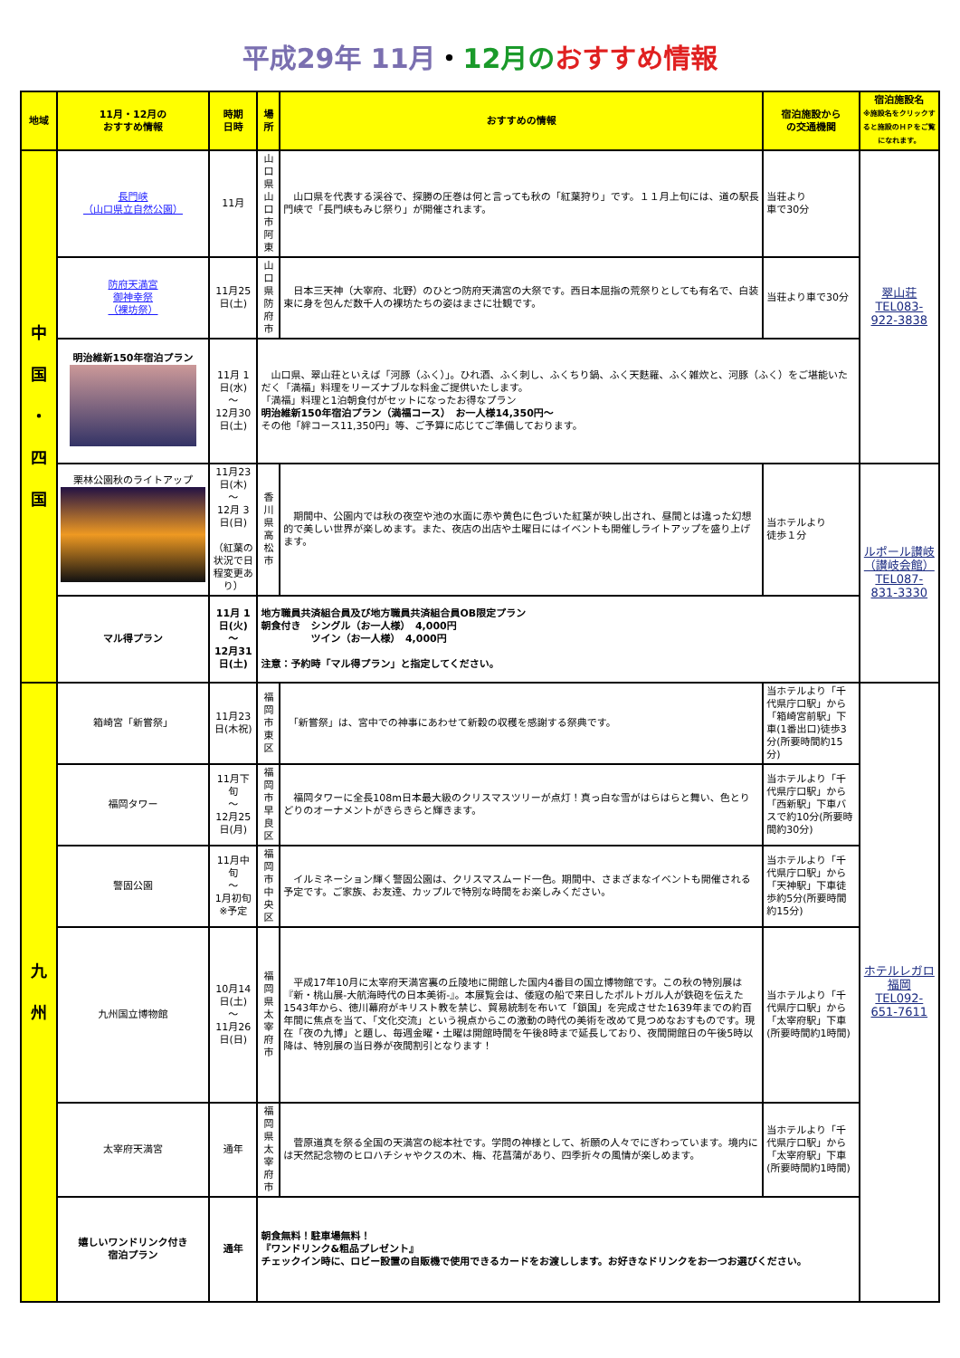平成29年 11月・12月の おすすめ情報
| 地域 | 11月・12月の おすすめ情報 | 時期 日時 | 場所 | おすすめの情報 | 宿泊施設から の交通機関 | 宿泊施設名 ※施設名をクリックすると施設のＨＰをご覧になれます。 |
| --- | --- | --- | --- | --- | --- | --- |
| 中 国 ・ 四 国 | 長門峡 （山口県立自然公園） | 11月 | 山口県 山口市 阿東 | 山口県を代表する渓谷で、探勝の圧巻は何と言っても秋の「紅葉狩り」です。１１月上旬には、道の駅長門峡で「長門峡もみじ祭り」が開催されます。 | 当荘より 車で30分 | 翠山荘 TEL083-922-3838 |
| | 防府天満宮 御神幸祭 （裸坊祭） | 11月25日(土) | 山口県 防府市 | 日本三天神（大宰府、北野）のひとつ防府天満宮の大祭です。西日本屈指の荒祭りとしても有名で、白装束に身を包んだ数千人の裸坊たちの姿はまさに壮観です。 | 当荘より車で30分 | |
| | 明治維新150年宿泊プラン | 11月 1日(水) ～ 12月30日(土) | 山口県、翠山荘といえば「河豚（ふく）」。ひれ酒、ふく刺し、ふくちり鍋、ふく天麩羅、ふく雑炊と、河豚（ふく）をご堪能いただく「満福」料理をリーズナブルな料金ご提供いたします。 「満福」料理と1泊朝食付がセットになったお得なプラン 明治維新150年宿泊プラン（満福コース） お一人様14,350円～ その他「絆コース11,350円」等、ご予算に応じてご準備しております。 | | | |
| | 栗林公園秋のライトアップ | 11月23日(木) ～ 12月 3日(日) （紅葉の状況で日程変更あり） | 香川県 高松市 | 期間中、公園内では秋の夜空や池の水面に赤や黄色に色づいた紅葉が映し出され、昼間とは違った幻想的で美しい世界が楽しめます。また、夜店の出店や土曜日にはイベントも開催しライトアップを盛り上げます。 | 当ホテルより 徒歩１分 | ルポール讃岐 （讃岐会館） TEL087-831-3330 |
| | マル得プラン | 11月 1日(火) ～ 12月31日(土) | 地方職員共済組合員及び地方職員共済組合員OB限定プラン 朝食付き シングル（お一人様） 4,000円 ツイン（お一人様） 4,000円 注意：予約時「マル得プラン」と指定してください。 | | | |
| 九 州 | 箱崎宮「新嘗祭」 | 11月23日(木祝) | 福岡市 東区 | 「新嘗祭」は、宮中での神事にあわせて新穀の収穫を感謝する祭典です。 | 当ホテルより「千代県庁口駅」から「箱崎宮前駅」下車(1番出口)徒歩3分(所要時間約15分) | ホテルレガロ福岡 TEL092-651-7611 |
| | 福岡タワー | 11月下旬 ～ 12月25日(月) | 福岡市 早良区 | 福岡タワーに全長108m日本最大級のクリスマスツリーが点灯！真っ白な雪がはらはらと舞い、色とりどりのオーナメントがきらきらと輝きます。 | 当ホテルより「千代県庁口駅」から「西新駅」下車バスで約10分(所要時間約30分) | |
| | 警固公園 | 11月中旬 ～ 1月初旬 ※予定 | 福岡市 中央区 | イルミネーション輝く警固公園は、クリスマスムード一色。期間中、さまざまなイベントも開催される予定です。ご家族、お友達、カップルで特別な時間をお楽しみください。 | 当ホテルより「千代県庁口駅」から「天神駅」下車徒歩約5分(所要時間約15分) | |
| | 九州国立博物館 | 10月14日(土) ～ 11月26日(日) | 福岡県 太宰府市 | 平成17年10月に太宰府天満宮裏の丘陵地に開館した国内4番目の国立博物館です。この秋の特別展は『新・桃山展-大航海時代の日本美術-』。本展覧会は、倭寇の船で来日したポルトガル人が鉄砲を伝えた1543年から、徳川幕府がキリスト教を禁じ、貿易統制を布いて「鎖国」を完成させた1639年までの約百年間に焦点を当て、「文化交流」という視点からこの激動の時代の美術を改めて見つめなおすものです。現在「夜の九博」と題し、毎週金曜・土曜は開館時間を午後8時まで延長しており、夜間開館日の午後5時以降は、特別展の当日券が夜間割引となります！ | 当ホテルより「千代県庁口駅」から 「太宰府駅」下車(所要時間約1時間) | |
| | 太宰府天満宮 | 通年 | 福岡県 太宰府市 | 菅原道真を祭る全国の天満宮の総本社です。学問の神様として、祈願の人々でにぎわっています。境内には天然記念物のヒロハチシャやクスの木、梅、花菖蒲があり、四季折々の風情が楽しめます。 | 当ホテルより「千代県庁口駅」から 「太宰府駅」下車(所要時間約1時間) | |
| | 嬉しいワンドリンク付き 宿泊プラン | 通年 | 朝食無料！駐車場無料！ 『ワンドリンク&粗品プレゼント』 チェックイン時に、ロビー設置の自販機で使用できるカードをお渡しします。お好きなドリンクをお一つお選びください。 | | | |